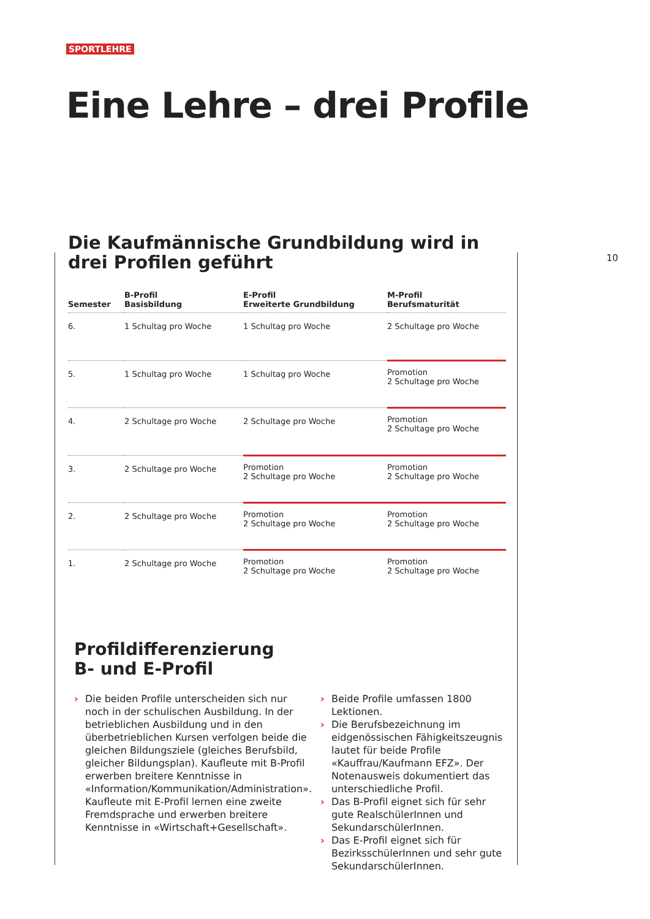SPORTLEHRE
Eine Lehre – drei Profile
10
Die Kaufmännische Grundbildung wird in drei Profilen geführt
| Semester | B-Profil Basisbildung | E-Profil Erweiterte Grundbildung | M-Profil Berufsmaturität |
| --- | --- | --- | --- |
| 6. | 1 Schultag pro Woche | 1 Schultag pro Woche | 2 Schultage pro Woche |
| 5. | 1 Schultag pro Woche | 1 Schultag pro Woche | Promotion 2 Schultage pro Woche |
| 4. | 2 Schultage pro Woche | 2 Schultage pro Woche | Promotion 2 Schultage pro Woche |
| 3. | 2 Schultage pro Woche | Promotion 2 Schultage pro Woche | Promotion 2 Schultage pro Woche |
| 2. | 2 Schultage pro Woche | Promotion 2 Schultage pro Woche | Promotion 2 Schultage pro Woche |
| 1. | 2 Schultage pro Woche | Promotion 2 Schultage pro Woche | Promotion 2 Schultage pro Woche |
Profildifferenzierung
B- und E-Profil
› Die beiden Profile unterscheiden sich nur noch in der schulischen Ausbildung. In der betrieblichen Ausbildung und in den überbetrieblichen Kursen verfolgen beide die gleichen Bildungsziele (gleiches Berufsbild, gleicher Bildungsplan). Kaufleute mit B-Profil erwerben breitere Kenntnisse in «Information/Kommunikation/Administration». Kaufleute mit E-Profil lernen eine zweite Fremdsprache und erwerben breitere Kenntnisse in «Wirtschaft+Gesellschaft».
› Beide Profile umfassen 1800 Lektionen.
› Die Berufsbezeichnung im eidgenössischen Fähigkeitszeugnis lautet für beide Profile «Kauffrau/Kaufmann EFZ». Der Notenausweis dokumentiert das unterschiedliche Profil.
› Das B-Profil eignet sich für sehr gute RealschülerInnen und SekundarschülerInnen.
› Das E-Profil eignet sich für BezirksschülerInnen und sehr gute SekundarschülerInnen.